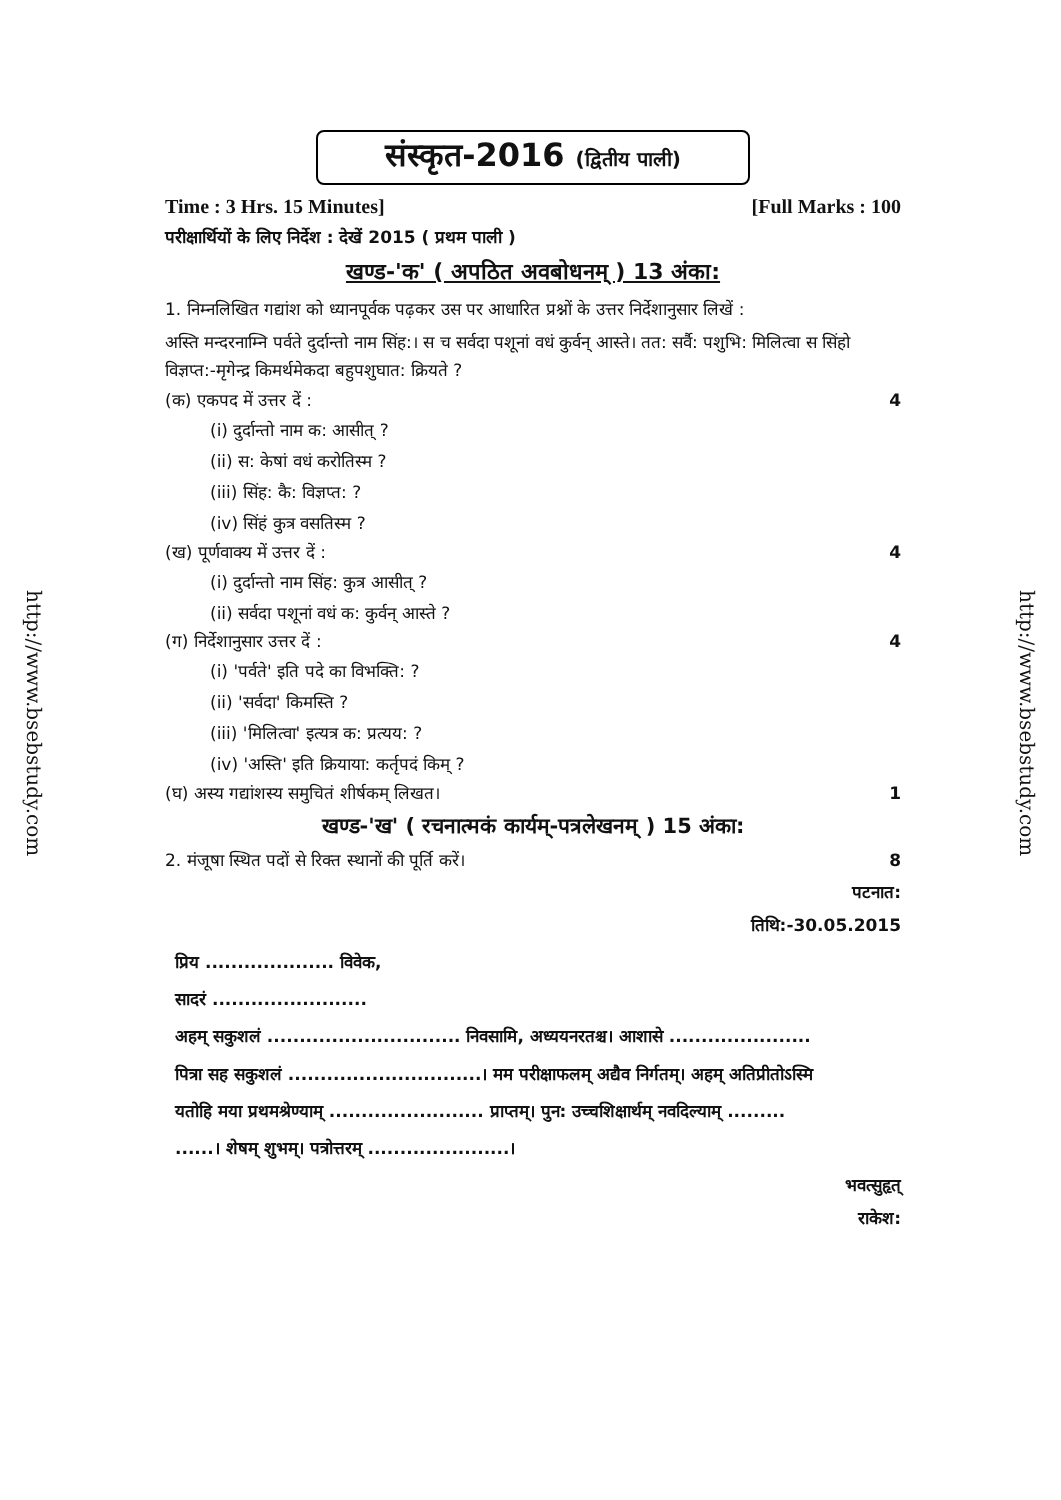http://www.bsebstudy.com
http://www.bsebstudy.com
संस्कृत-2016 (द्वितीय पाली)
Time : 3 Hrs. 15 Minutes] [Full Marks : 100
परीक्षार्थियों के लिए निर्देश : देखें 2015 ( प्रथम पाली )
खण्ड-'क' ( अपठित अवबोधनम् ) 13 अंका:
1. निम्नलिखित गद्यांश को ध्यानपूर्वक पढ़कर उस पर आधारित प्रश्नों के उत्तर निर्देशानुसार लिखें :
अस्ति मन्दरनाम्नि पर्वते दुर्दान्तो नाम सिंह:। स च सर्वदा पशूनां वधं कुर्वन् आस्ते। तत: सर्वै: पशुभि: मिलित्वा स सिंहो विज्ञप्त:-मृगेन्द्र किमर्थमेकदा बहुपशुघात: क्रियते ?
(क) एकपद में उत्तर दें : 4
(i) दुर्दान्तो नाम क: आसीत् ?
(ii) स: केषां वधं करोतिस्म ?
(iii) सिंह: कै: विज्ञप्त: ?
(iv) सिंहं कुत्र वसतिस्म ?
(ख) पूर्णवाक्य में उत्तर दें : 4
(i) दुर्दान्तो नाम सिंह: कुत्र आसीत् ?
(ii) सर्वदा पशूनां वधं क: कुर्वन् आस्ते ?
(ग) निर्देशानुसार उत्तर दें : 4
(i) 'पर्वते' इति पदे का विभक्ति: ?
(ii) 'सर्वदा' किमस्ति ?
(iii) 'मिलित्वा' इत्यत्र क: प्रत्यय: ?
(iv) 'अस्ति' इति क्रियाया: कर्तृपदं किम् ?
(घ) अस्य गद्यांशस्य समुचितं शीर्षकम् लिखत। 1
खण्ड-'ख' ( रचनात्मकं कार्यम्-पत्रलेखनम् ) 15 अंका:
2. मंजूषा स्थित पदों से रिक्त स्थानों की पूर्ति करें। 8
पटनात:
तिथि:-30.05.2015
प्रिय .................... विवेक,
सादरं ........................
अहम् सकुशलं .............................. निवसामि, अध्ययनरतश्च। आशासे ......................
पित्रा सह सकुशलं ..............................। मम परीक्षाफलम् अद्यैव निर्गतम्। अहम् अतिप्रीतोऽस्मि
यतोहि मया प्रथमश्रेण्याम् ........................ प्राप्तम्। पुन: उच्चशिक्षार्थम् नवदिल्याम् .........
......। शेषम् शुभम्। पत्रोत्तरम् ......................।
भवत्सुहृत्
राकेश: